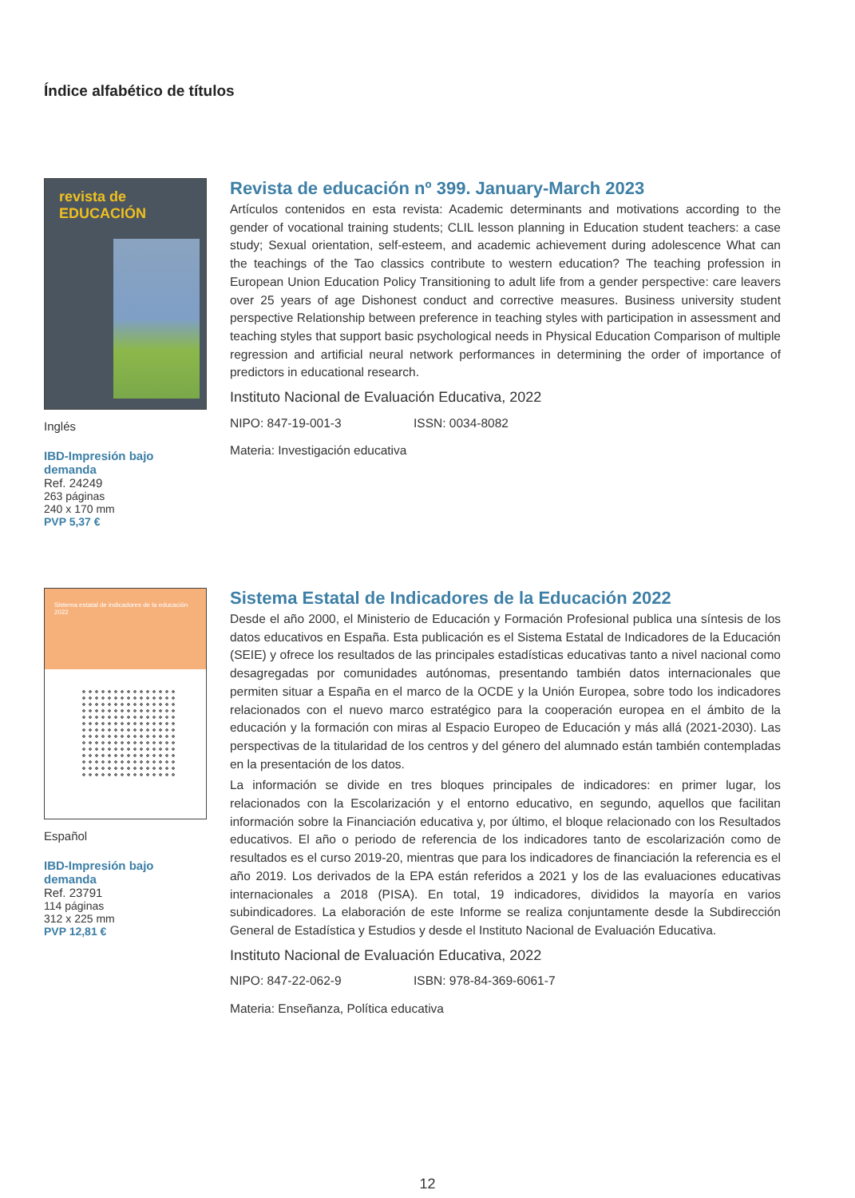Índice alfabético de títulos
revista de
EDUCACIÓN
Inglés
IBD-Impresión bajo demanda
Ref. 24249
263 páginas
240 x 170 mm
PVP 5,37 €
Revista de educación nº 399. January-March 2023
Artículos contenidos en esta revista: Academic determinants and motivations according to the gender of vocational training students; CLIL lesson planning in Education student teachers: a case study; Sexual orientation, self-esteem, and academic achievement during adolescence What can the teachings of the Tao classics contribute to western education? The teaching profession in European Union Education Policy Transitioning to adult life from a gender perspective: care leavers over 25 years of age Dishonest conduct and corrective measures. Business university student perspective Relationship between preference in teaching styles with participation in assessment and teaching styles that support basic psychological needs in Physical Education Comparison of multiple regression and artificial neural network performances in determining the order of importance of predictors in educational research.
Instituto Nacional de Evaluación Educativa, 2022
NIPO: 847-19-001-3 ISSN: 0034-8082
Materia: Investigación educativa
Sistema estatal de indicadores de la educación 2022
Español
IBD-Impresión bajo demanda
Ref. 23791
114 páginas
312 x 225 mm
PVP 12,81 €
Sistema Estatal de Indicadores de la Educación 2022
Desde el año 2000, el Ministerio de Educación y Formación Profesional publica una síntesis de los datos educativos en España. Esta publicación es el Sistema Estatal de Indicadores de la Educación (SEIE) y ofrece los resultados de las principales estadísticas educativas tanto a nivel nacional como desagregadas por comunidades autónomas, presentando también datos internacionales que permiten situar a España en el marco de la OCDE y la Unión Europea, sobre todo los indicadores relacionados con el nuevo marco estratégico para la cooperación europea en el ámbito de la educación y la formación con miras al Espacio Europeo de Educación y más allá (2021-2030). Las perspectivas de la titularidad de los centros y del género del alumnado están también contempladas en la presentación de los datos.
La información se divide en tres bloques principales de indicadores: en primer lugar, los relacionados con la Escolarización y el entorno educativo, en segundo, aquellos que facilitan información sobre la Financiación educativa y, por último, el bloque relacionado con los Resultados educativos. El año o periodo de referencia de los indicadores tanto de escolarización como de resultados es el curso 2019-20, mientras que para los indicadores de financiación la referencia es el año 2019. Los derivados de la EPA están referidos a 2021 y los de las evaluaciones educativas internacionales a 2018 (PISA). En total, 19 indicadores, divididos la mayoría en varios subindicadores. La elaboración de este Informe se realiza conjuntamente desde la Subdirección General de Estadística y Estudios y desde el Instituto Nacional de Evaluación Educativa.
Instituto Nacional de Evaluación Educativa, 2022
NIPO: 847-22-062-9 ISBN: 978-84-369-6061-7
Materia: Enseñanza, Política educativa
12